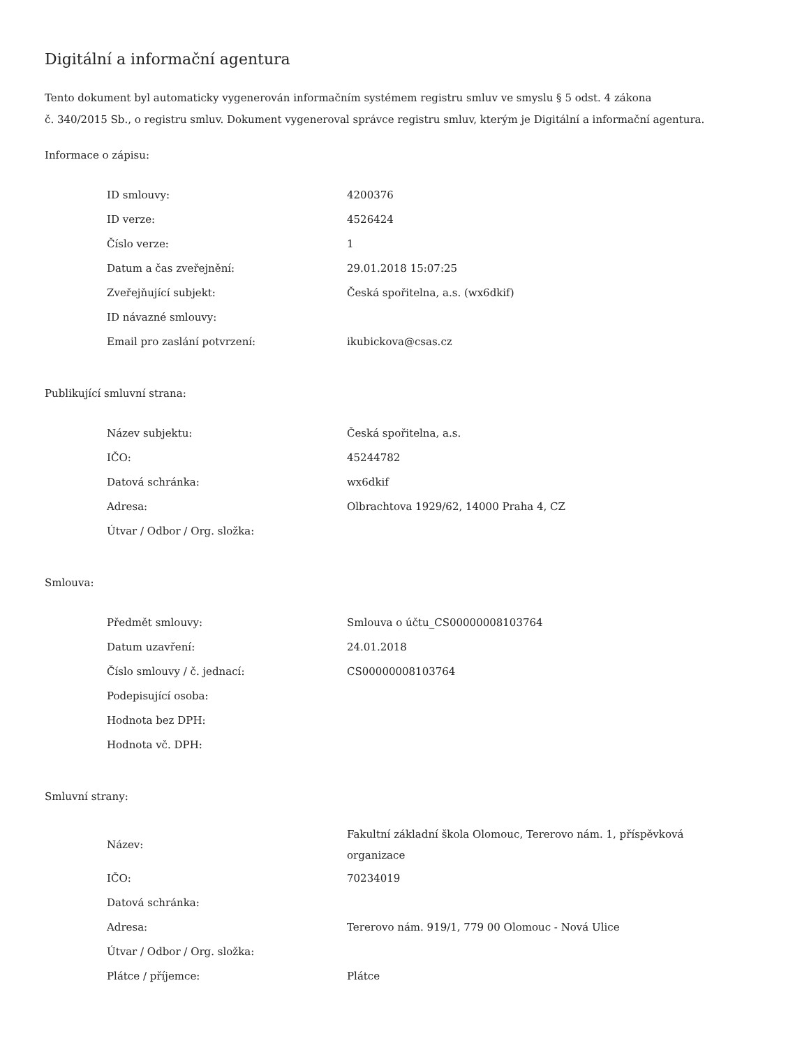Digitální a informační agentura
Tento dokument byl automaticky vygenerován informačním systémem registru smluv ve smyslu § 5 odst. 4 zákona
č. 340/2015 Sb., o registru smluv. Dokument vygeneroval správce registru smluv, kterým je Digitální a informační agentura.
Informace o zápisu:
| ID smlouvy: | 4200376 |
| ID verze: | 4526424 |
| Číslo verze: | 1 |
| Datum a čas zveřejnění: | 29.01.2018 15:07:25 |
| Zveřejňující subjekt: | Česká spořitelna, a.s. (wx6dkif) |
| ID návazné smlouvy: | |
| Email pro zaslání potvrzení: | ikubickova@csas.cz |
Publikující smluvní strana:
| Název subjektu: | Česká spořitelna, a.s. |
| IČO: | 45244782 |
| Datová schránka: | wx6dkif |
| Adresa: | Olbrachtova 1929/62, 14000 Praha 4, CZ |
| Útvar / Odbor / Org. složka: | |
Smlouva:
| Předmět smlouvy: | Smlouva o účtu_CS00000008103764 |
| Datum uzavření: | 24.01.2018 |
| Číslo smlouvy / č. jednací: | CS00000008103764 |
| Podepisující osoba: | |
| Hodnota bez DPH: | |
| Hodnota vč. DPH: | |
Smluvní strany:
| Název: | Fakultní základní škola Olomouc, Tererovo nám. 1, příspěvková organizace |
| IČO: | 70234019 |
| Datová schránka: | |
| Adresa: | Tererovo nám. 919/1, 779 00 Olomouc - Nová Ulice |
| Útvar / Odbor / Org. složka: | |
| Plátce / příjemce: | Plátce |